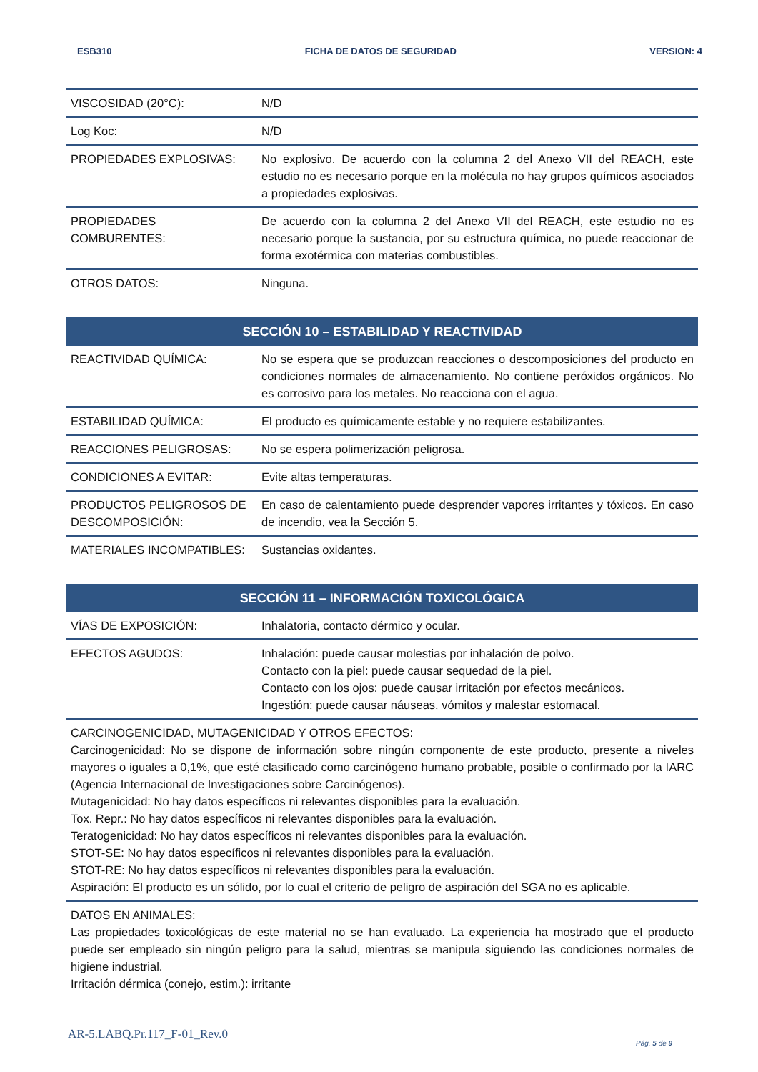ESB310 FICHA DE DATOS DE SEGURIDAD VERSION: 4
| VISCOSIDAD (20°C): | N/D |
| Log Koc: | N/D |
| PROPIEDADES EXPLOSIVAS: | No explosivo. De acuerdo con la columna 2 del Anexo VII del REACH, este estudio no es necesario porque en la molécula no hay grupos químicos asociados a propiedades explosivas. |
| PROPIEDADES COMBURENTES: | De acuerdo con la columna 2 del Anexo VII del REACH, este estudio no es necesario porque la sustancia, por su estructura química, no puede reaccionar de forma exotérmica con materias combustibles. |
| OTROS DATOS: | Ninguna. |
| SECCIÓN 10 – ESTABILIDAD Y REACTIVIDAD | |
| --- | --- |
| REACTIVIDAD QUÍMICA: | No se espera que se produzcan reacciones o descomposiciones del producto en condiciones normales de almacenamiento. No contiene peróxidos orgánicos. No es corrosivo para los metales. No reacciona con el agua. |
| ESTABILIDAD QUÍMICA: | El producto es químicamente estable y no requiere estabilizantes. |
| REACCIONES PELIGROSAS: | No se espera polimerización peligrosa. |
| CONDICIONES A EVITAR: | Evite altas temperaturas. |
| PRODUCTOS PELIGROSOS DE DESCOMPOSICIÓN: | En caso de calentamiento puede desprender vapores irritantes y tóxicos. En caso de incendio, vea la Sección 5. |
| MATERIALES INCOMPATIBLES: | Sustancias oxidantes. |
| SECCIÓN 11 – INFORMACIÓN TOXICOLÓGICA | |
| --- | --- |
| VÍAS DE EXPOSICIÓN: | Inhalatoria, contacto dérmico y ocular. |
| EFECTOS AGUDOS: | Inhalación: puede causar molestias por inhalación de polvo. Contacto con la piel: puede causar sequedad de la piel. Contacto con los ojos: puede causar irritación por efectos mecánicos. Ingestión: puede causar náuseas, vómitos y malestar estomacal. |
| CARCINOGENICIDAD, MUTAGENICIDAD Y OTROS EFECTOS: Carcinogenicidad: No se dispone de información sobre ningún componente de este producto, presente a niveles mayores o iguales a 0,1%, que esté clasificado como carcinógeno humano probable, posible o confirmado por la IARC (Agencia Internacional de Investigaciones sobre Carcinógenos). Mutagenicidad: No hay datos específicos ni relevantes disponibles para la evaluación. Tox. Repr.: No hay datos específicos ni relevantes disponibles para la evaluación. Teratogenicidad: No hay datos específicos ni relevantes disponibles para la evaluación. STOT-SE: No hay datos específicos ni relevantes disponibles para la evaluación. STOT-RE: No hay datos específicos ni relevantes disponibles para la evaluación. Aspiración: El producto es un sólido, por lo cual el criterio de peligro de aspiración del SGA no es aplicable. | |
| DATOS EN ANIMALES: Las propiedades toxicológicas de este material no se han evaluado. La experiencia ha mostrado que el producto puede ser empleado sin ningún peligro para la salud, mientras se manipula siguiendo las condiciones normales de higiene industrial. Irritación dérmica (conejo, estim.): irritante | |
AR-5.LABQ.Pr.117_F-01_Rev.0
Pág. 5 de 9